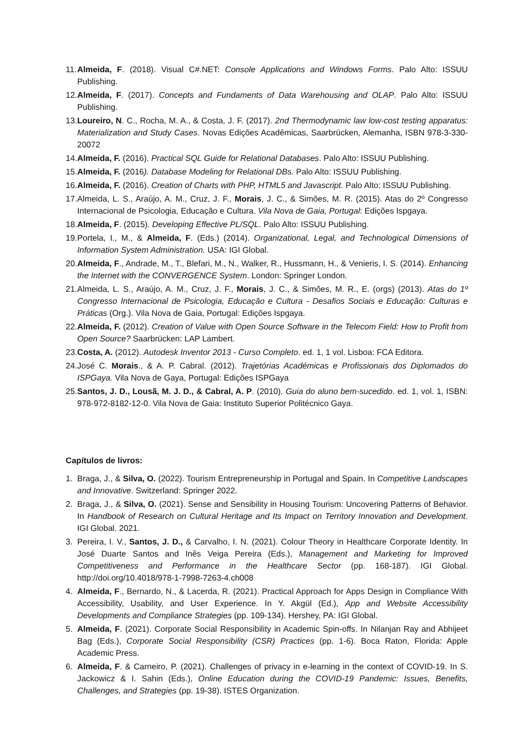11.
Almeida, F. (2018). Visual C#.NET: Console Applications and Windows Forms. Palo Alto: ISSUU Publishing.
12.
Almeida, F. (2017). Concepts and Fundaments of Data Warehousing and OLAP. Palo Alto: ISSUU Publishing.
13.
Loureiro, N. C., Rocha, M. A., & Costa, J. F. (2017). 2nd Thermodynamic law low-cost testing apparatus: Materialization and Study Cases. Novas Edições Acadêmicas, Saarbrücken, Alemanha, ISBN 978-3-330-20072
14.
Almeida, F. (2016). Practical SQL Guide for Relational Databases. Palo Alto: ISSUU Publishing.
15.
Almeida, F. (2016). Database Modeling for Relational DBs. Palo Alto: ISSUU Publishing.
16.
Almeida, F. (2016). Creation of Charts with PHP, HTML5 and Javascript. Palo Alto: ISSUU Publishing.
17.
Almeida, L. S., Araújo, A. M., Cruz, J. F., Morais, J. C., & Simões, M. R. (2015). Atas do 2º Congresso Internacional de Psicologia, Educação e Cultura. Vila Nova de Gaia, Portugal: Edições Ispgaya.
18.
Almeida, F. (2015). Developing Effective PL/SQL. Palo Alto: ISSUU Publishing.
19.
Portela, I., M., & Almeida, F. (Eds.) (2014). Organizational, Legal, and Technological Dimensions of Information System Administration. USA: IGI Global.
20.
Almeida, F., Andrade, M., T., Blefari, M., N., Walker, R., Hussmann, H., & Venieris, I. S. (2014). Enhancing the Internet with the CONVERGENCE System. London: Springer London.
21.
Almeida, L. S., Araújo, A. M., Cruz, J. F., Morais, J. C., & Simões, M. R., E. (orgs) (2013). Atas do 1º Congresso Internacional de Psicologia, Educação e Cultura - Desafios Sociais e Educação: Culturas e Práticas (Org.). Vila Nova de Gaia, Portugal: Edições Ispgaya.
22.
Almeida, F. (2012). Creation of Value with Open Source Software in the Telecom Field: How to Profit from Open Source? Saarbrücken: LAP Lambert.
23.
Costa, A. (2012). Autodesk Inventor 2013 - Curso Completo. ed. 1, 1 vol. Lisboa: FCA Editora.
24.
José C. Morais., & A. P. Cabral. (2012). Trajetórias Académicas e Profissionais dos Diplomados do ISPGaya. Vila Nova de Gaya, Portugal: Edições ISPGaya
25.
Santos, J. D., Lousã, M. J. D., & Cabral, A. P. (2010). Guia do aluno bem-sucedido. ed. 1, vol. 1, ISBN: 978-972-8182-12-0. Vila Nova de Gaia: Instituto Superior Politécnico Gaya.
Capítulos de livros:
1. Braga, J., & Silva, O. (2022). Tourism Entrepreneurship in Portugal and Spain. In Competitive Landscapes and Innovative. Switzerland: Springer 2022.
2. Braga, J., & Silva, O. (2021). Sense and Sensibility in Housing Tourism: Uncovering Patterns of Behavior. In Handbook of Research on Cultural Heritage and Its Impact on Territory Innovation and Development. IGI Global. 2021.
3. Pereira, I. V., Santos, J. D., & Carvalho, I. N. (2021). Colour Theory in Healthcare Corporate Identity. In José Duarte Santos and Inês Veiga Pereira (Eds.), Management and Marketing for Improved Competitiveness and Performance in the Healthcare Sector (pp. 168-187). IGI Global. http://doi.org/10.4018/978-1-7998-7263-4.ch008
4. Almeida, F., Bernardo, N., & Lacerda, R. (2021). Practical Approach for Apps Design in Compliance With Accessibility, Usability, and User Experience. In Y. Akgül (Ed.), App and Website Accessibility Developments and Compliance Strategies (pp. 109-134). Hershey, PA: IGI Global.
5. Almeida, F. (2021). Corporate Social Responsibility in Academic Spin-offs. In Nilanjan Ray and Abhijeet Bag (Eds.), Corporate Social Responsibility (CSR) Practices (pp. 1-6). Boca Raton, Florida: Apple Academic Press.
6. Almeida, F. & Carneiro, P. (2021). Challenges of privacy in e-learning in the context of COVID-19. In S. Jackowicz & I. Sahin (Eds.), Online Education during the COVID-19 Pandemic: Issues, Benefits, Challenges, and Strategies (pp. 19-38). ISTES Organization.